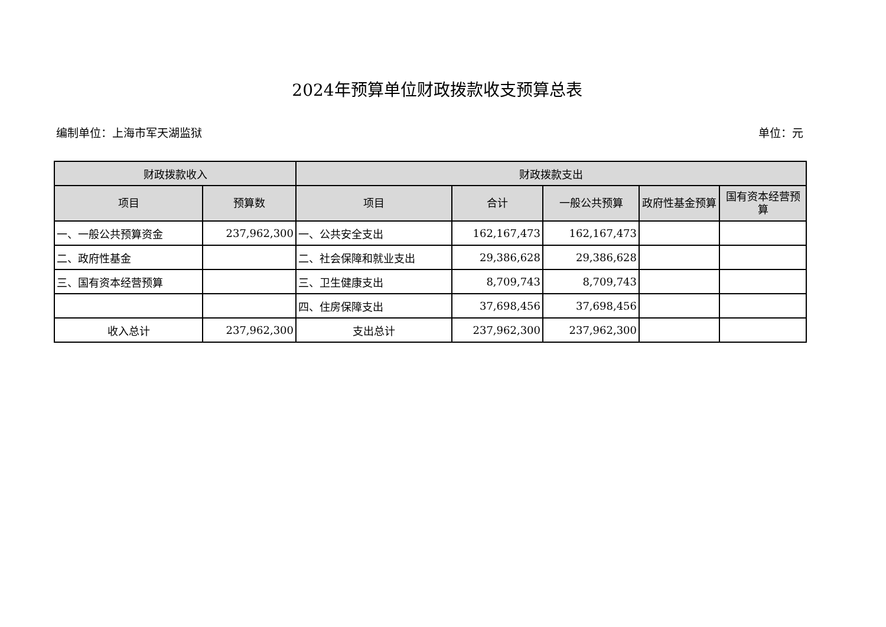2024年预算单位财政拨款收支预算总表
编制单位：上海市军天湖监狱 单位：元
| 财政拨款收入 | | 财政拨款支出 | | | | |
| --- | --- | --- | --- | --- | --- | --- |
| 项目 | 预算数 | 项目 | 合计 | 一般公共预算 | 政府性基金预算 | 国有资本经营预算 |
| 一、一般公共预算资金 | 237,962,300 | 一、公共安全支出 | 162,167,473 | 162,167,473 | | |
| 二、政府性基金 | | 二、社会保障和就业支出 | 29,386,628 | 29,386,628 | | |
| 三、国有资本经营预算 | | 三、卫生健康支出 | 8,709,743 | 8,709,743 | | |
| | | 四、住房保障支出 | 37,698,456 | 37,698,456 | | |
| 收入总计 | 237,962,300 | 支出总计 | 237,962,300 | 237,962,300 | | |